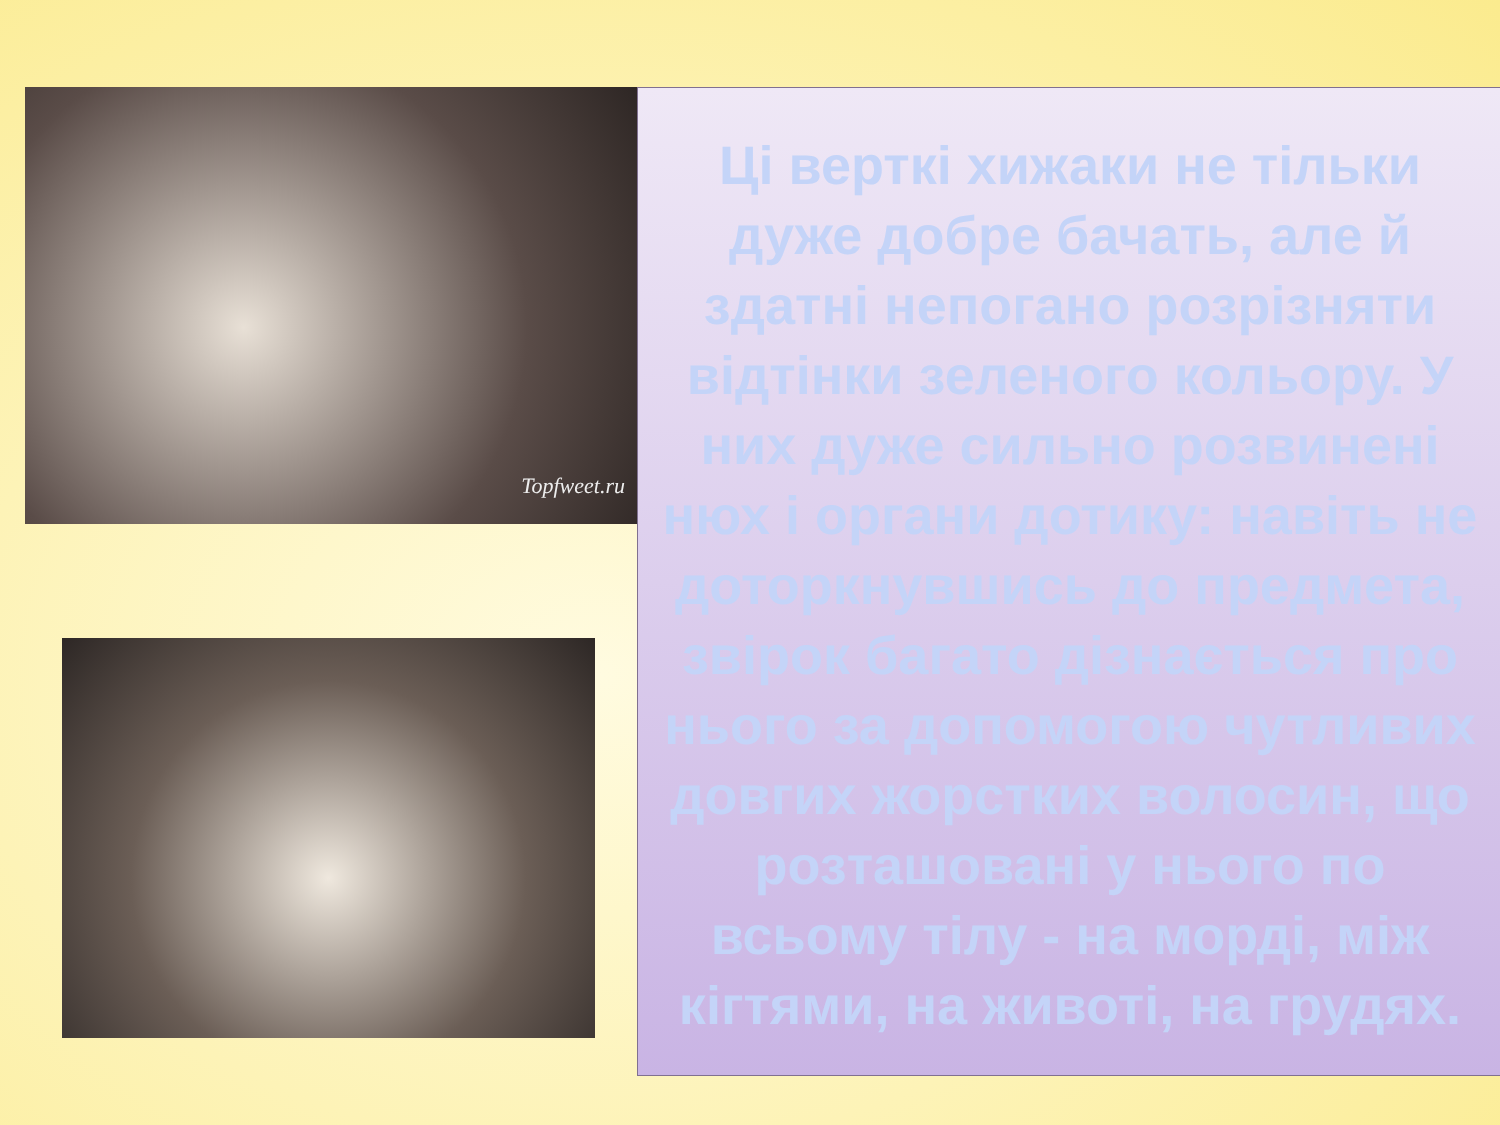Topfweet.ru
Ці верткі хижаки не тільки дуже добре бачать, але й здатні непогано розрізняти відтінки зеленого кольору. У них дуже сильно розвинені нюх і органи дотику: навіть не доторкнувшись до предмета, звірок багато дізнається про нього за допомогою чутливих довгих жорстких волосин, що розташовані у нього по всьому тілу - на морді, між кігтями, на животі, на грудях.